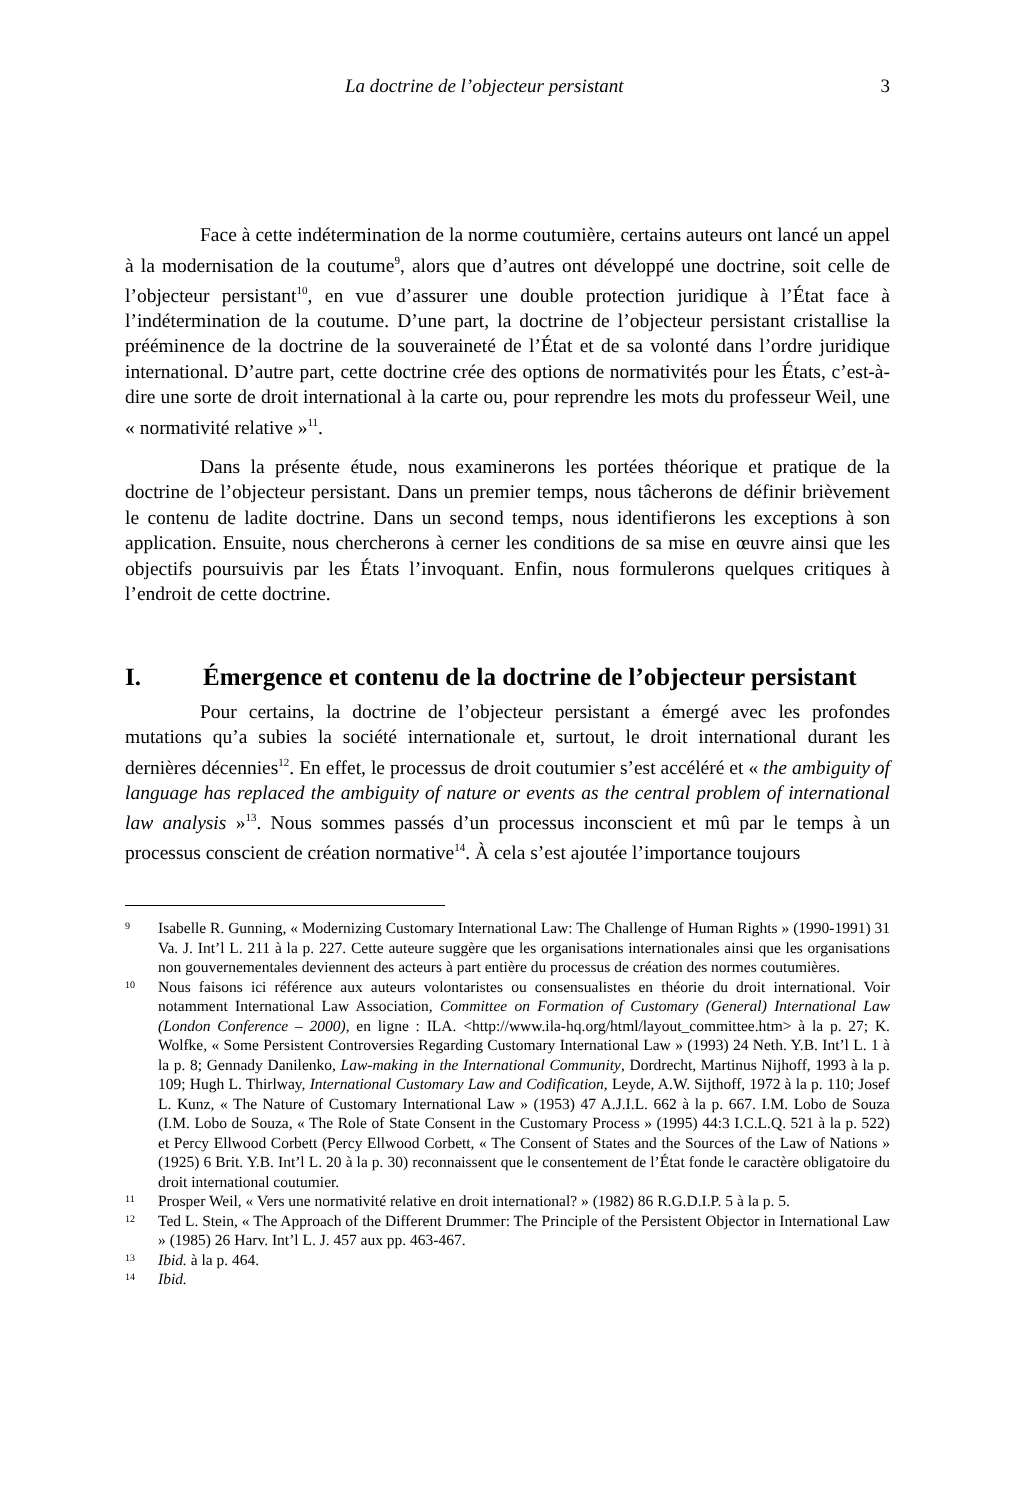La doctrine de l’objecteur persistant 3
Face à cette indétermination de la norme coutumière, certains auteurs ont lancé un appel à la modernisation de la coutume<sup>9</sup>, alors que d’autres ont développé une doctrine, soit celle de l’objecteur persistant<sup>10</sup>, en vue d’assurer une double protection juridique à l’État face à l’indétermination de la coutume. D’une part, la doctrine de l’objecteur persistant cristallise la prééminence de la doctrine de la souveraineté de l’État et de sa volonté dans l’ordre juridique international. D’autre part, cette doctrine crée des options de normativités pour les États, c’est-à-dire une sorte de droit international à la carte ou, pour reprendre les mots du professeur Weil, une « normativité relative »<sup>11</sup>.
Dans la présente étude, nous examinerons les portées théorique et pratique de la doctrine de l’objecteur persistant. Dans un premier temps, nous tâcherons de définir brièvement le contenu de ladite doctrine. Dans un second temps, nous identifierons les exceptions à son application. Ensuite, nous chercherons à cerner les conditions de sa mise en œuvre ainsi que les objectifs poursuivis par les États l’invoquant. Enfin, nous formulerons quelques critiques à l’endroit de cette doctrine.
I. Émergence et contenu de la doctrine de l’objecteur persistant
Pour certains, la doctrine de l’objecteur persistant a émergé avec les profondes mutations qu’a subies la société internationale et, surtout, le droit international durant les dernières décennies<sup>12</sup>. En effet, le processus de droit coutumier s’est accéléré et « the ambiguity of language has replaced the ambiguity of nature or events as the central problem of international law analysis »<sup>13</sup>. Nous sommes passés d’un processus inconscient et mû par le temps à un processus conscient de création normative<sup>14</sup>. À cela s’est ajoutée l’importance toujours
9 Isabelle R. Gunning, « Modernizing Customary International Law: The Challenge of Human Rights » (1990-1991) 31 Va. J. Int’l L. 211 à la p. 227. Cette auteure suggère que les organisations internationales ainsi que les organisations non gouvernementales deviennent des acteurs à part entière du processus de création des normes coutumières.
10 Nous faisons ici référence aux auteurs volontaristes ou consensualistes en théorie du droit international. Voir notamment International Law Association, Committee on Formation of Customary (General) International Law (London Conference – 2000), en ligne : ILA. <http://www.ila-hq.org/html/layout_committee.htm> à la p. 27; K. Wolfke, « Some Persistent Controversies Regarding Customary International Law » (1993) 24 Neth. Y.B. Int’l L. 1 à la p. 8; Gennady Danilenko, Law-making in the International Community, Dordrecht, Martinus Nijhoff, 1993 à la p. 109; Hugh L. Thirlway, International Customary Law and Codification, Leyde, A.W. Sijthoff, 1972 à la p. 110; Josef L. Kunz, « The Nature of Customary International Law » (1953) 47 A.J.I.L. 662 à la p. 667. I.M. Lobo de Souza (I.M. Lobo de Souza, « The Role of State Consent in the Customary Process » (1995) 44:3 I.C.L.Q. 521 à la p. 522) et Percy Ellwood Corbett (Percy Ellwood Corbett, « The Consent of States and the Sources of the Law of Nations » (1925) 6 Brit. Y.B. Int’l L. 20 à la p. 30) reconnaissent que le consentement de l’État fonde le caractère obligatoire du droit international coutumier.
11 Prosper Weil, « Vers une normativité relative en droit international? » (1982) 86 R.G.D.I.P. 5 à la p. 5.
12 Ted L. Stein, « The Approach of the Different Drummer: The Principle of the Persistent Objector in International Law » (1985) 26 Harv. Int’l L. J. 457 aux pp. 463-467.
13 Ibid. à la p. 464.
14 Ibid.